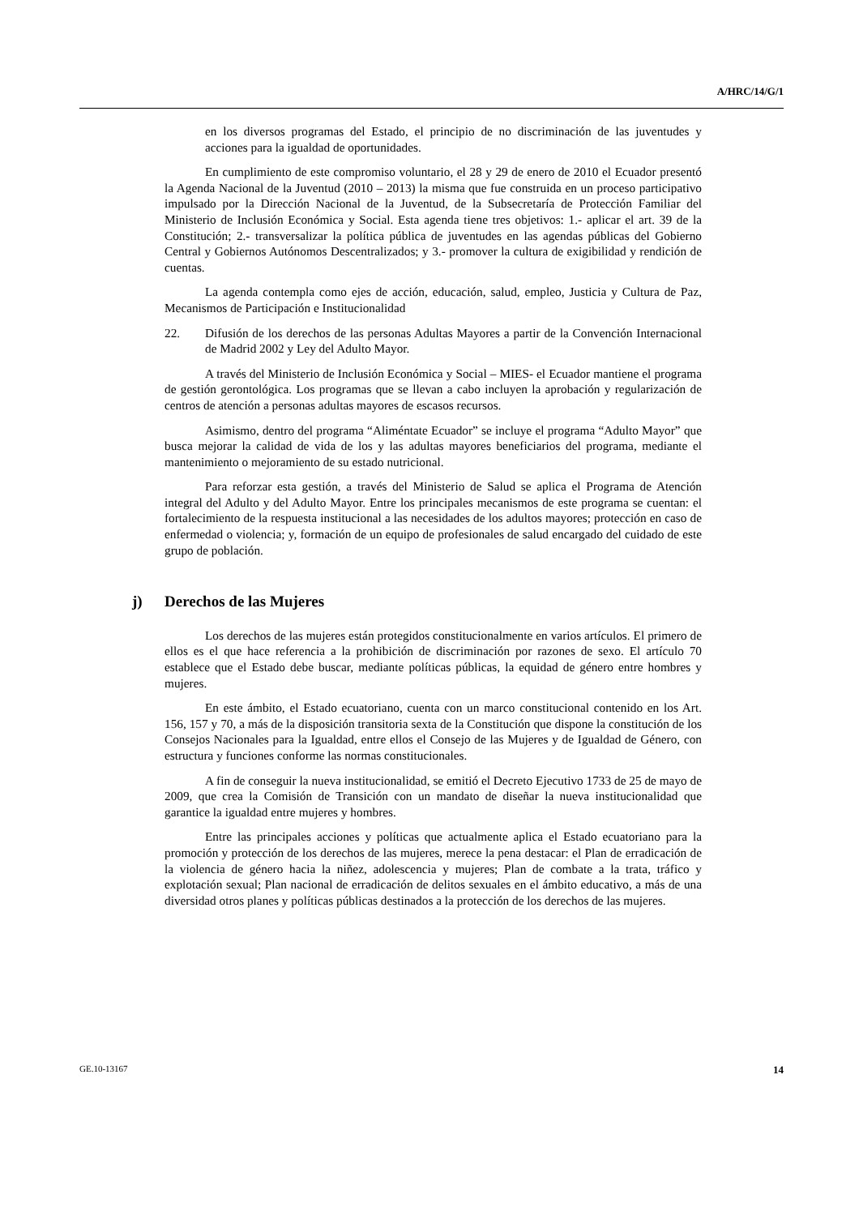A/HRC/14/G/1
en los diversos programas del Estado, el principio de no discriminación de las juventudes y acciones para la igualdad de oportunidades.
En cumplimiento de este compromiso voluntario, el 28 y 29 de enero de 2010 el Ecuador presentó la Agenda Nacional de la Juventud (2010 – 2013) la misma que fue construida en un proceso participativo impulsado por la Dirección Nacional de la Juventud, de la Subsecretaría de Protección Familiar del Ministerio de Inclusión Económica y Social. Esta agenda tiene tres objetivos: 1.- aplicar el art. 39 de la Constitución; 2.- transversalizar la política pública de juventudes en las agendas públicas del Gobierno Central y Gobiernos Autónomos Descentralizados; y 3.- promover la cultura de exigibilidad y rendición de cuentas.
La agenda contempla como ejes de acción, educación, salud, empleo, Justicia y Cultura de Paz, Mecanismos de Participación e Institucionalidad
22. Difusión de los derechos de las personas Adultas Mayores a partir de la Convención Internacional de Madrid 2002 y Ley del Adulto Mayor.
A través del Ministerio de Inclusión Económica y Social – MIES- el Ecuador mantiene el programa de gestión gerontológica. Los programas que se llevan a cabo incluyen la aprobación y regularización de centros de atención a personas adultas mayores de escasos recursos.
Asimismo, dentro del programa “Aliméntate Ecuador” se incluye el programa “Adulto Mayor” que busca mejorar la calidad de vida de los y las adultas mayores beneficiarios del programa, mediante el mantenimiento o mejoramiento de su estado nutricional.
Para reforzar esta gestión, a través del Ministerio de Salud se aplica el Programa de Atención integral del Adulto y del Adulto Mayor. Entre los principales mecanismos de este programa se cuentan: el fortalecimiento de la respuesta institucional a las necesidades de los adultos mayores; protección en caso de enfermedad o violencia; y, formación de un equipo de profesionales de salud encargado del cuidado de este grupo de población.
j) Derechos de las Mujeres
Los derechos de las mujeres están protegidos constitucionalmente en varios artículos. El primero de ellos es el que hace referencia a la prohibición de discriminación por razones de sexo. El artículo 70 establece que el Estado debe buscar, mediante políticas públicas, la equidad de género entre hombres y mujeres.
En este ámbito, el Estado ecuatoriano, cuenta con un marco constitucional contenido en los Art. 156, 157 y 70, a más de la disposición transitoria sexta de la Constitución que dispone la constitución de los Consejos Nacionales para la Igualdad, entre ellos el Consejo de las Mujeres y de Igualdad de Género, con estructura y funciones conforme las normas constitucionales.
A fin de conseguir la nueva institucionalidad, se emitió el Decreto Ejecutivo 1733 de 25 de mayo de 2009, que crea la Comisión de Transición con un mandato de diseñar la nueva institucionalidad que garantice la igualdad entre mujeres y hombres.
Entre las principales acciones y políticas que actualmente aplica el Estado ecuatoriano para la promoción y protección de los derechos de las mujeres, merece la pena destacar: el Plan de erradicación de la violencia de género hacia la niñez, adolescencia y mujeres; Plan de combate a la trata, tráfico y explotación sexual; Plan nacional de erradicación de delitos sexuales en el ámbito educativo, a más de una diversidad otros planes y políticas públicas destinados a la protección de los derechos de las mujeres.
GE.10-13167 14